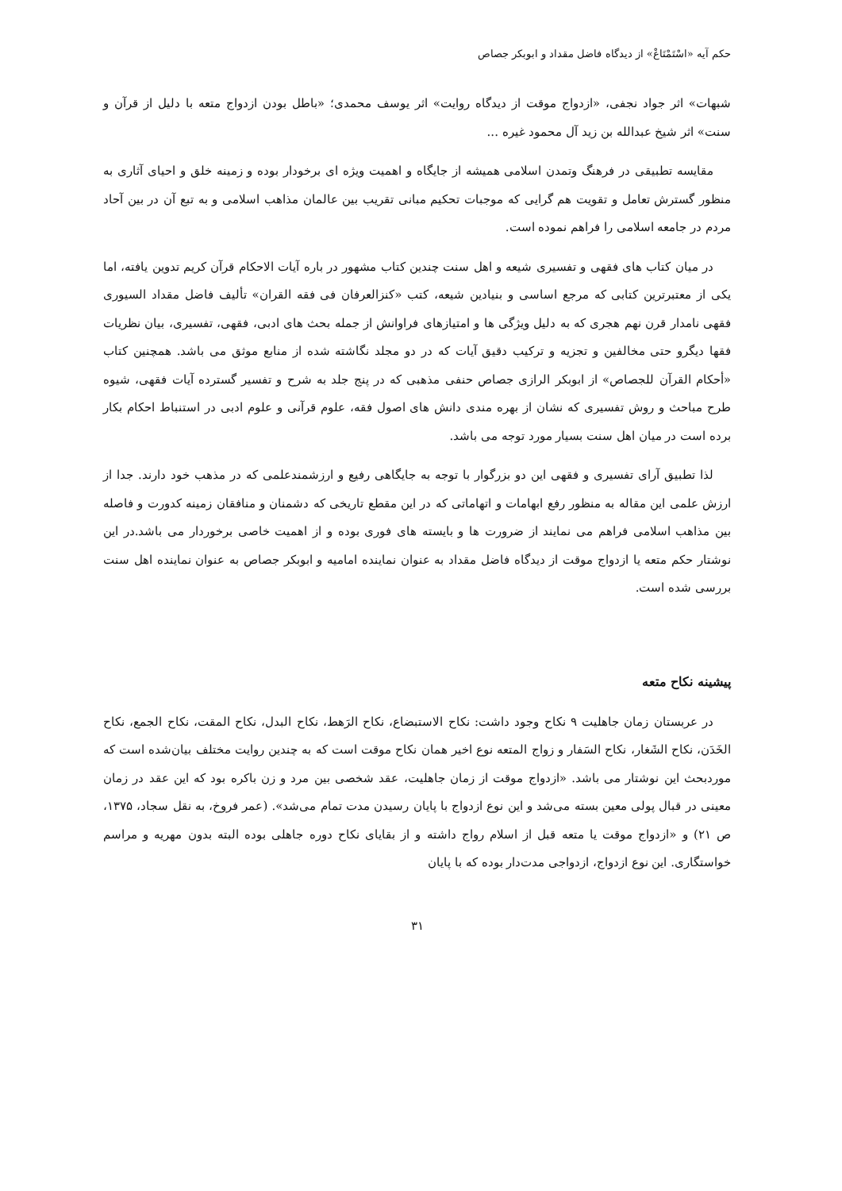حکم آیه «اسْتَمْتَاعْ» از دیدگاه فاضل مقداد و ابوبکر جصاص
شبهات» اثر جواد نجفی، «ازدواج موقت از دیدگاه روایت» اثر یوسف محمدی؛ «باطل بودن ازدواج متعه با دلیل از قرآن و سنت» اثر شیخ عبدالله بن زید آل محمود غیره ...
مقایسه تطبیقی در فرهنگ وتمدن اسلامی همیشه از جایگاه و اهمیت ویژه ای برخودار بوده و زمینه خلق و احیای آثاری به منظور گسترش تعامل و تقویت هم گرایی که موجبات تحکیم مبانی تقریب بین عالمان مذاهب اسلامی و به تبع آن در بین آحاد مردم در جامعه اسلامی را فراهم نموده است.
در میان کتاب های فقهی و تفسیری شیعه و اهل سنت چندین کتاب مشهور در باره آیات الاحکام قرآن کریم تدوین یافته، اما یکی از معتبرترین کتابی که مرجع اساسی و بنیادین شیعه، کتب «کنزالعرفان فی فقه القران» تألیف فاضل مقداد السیوری فقهی نامدار قرن نهم هجری که به دلیل ویژگی ها و امتیازهای فراوانش از جمله بحث های ادبی، فقهی، تفسیری، بیان نظریات فقها دیگرو حتی مخالفین و تجزیه و ترکیب دقیق آیات که در دو مجلد نگاشته شده از منابع موثق می باشد. همچنین کتاب «أحکام القرآن للجصاص» از ابوبکر الرازی جصاص حنفی مذهبی که در پنج جلد به شرح و تفسیر گسترده آیات فقهی، شیوه طرح مباحث و روش تفسیری که نشان از بهره مندی دانش های اصول فقه، علوم قرآنی و علوم ادبی در استنباط احکام بکار برده است در میان اهل سنت بسیار مورد توجه می باشد.
لذا تطبیق آرای تفسیری و فقهی این دو بزرگوار با توجه به جایگاهی رفیع و ارزشمندعلمی که در مذهب خود دارند. جدا از ارزش علمی این مقاله به منظور رفع ابهامات و اتهاماتی که در این مقطع تاریخی که دشمنان و منافقان زمینه کدورت و فاصله بین مذاهب اسلامی فراهم می نمایند از ضرورت ها و بایسته های فوری بوده و از اهمیت خاصی برخوردار می باشد.در این نوشتار حکم متعه یا ازدواج موقت از دیدگاه فاضل مقداد به عنوان نماینده امامیه و ابوبکر جصاص به عنوان نماینده اهل سنت بررسی شده است.
پیشینه نکاح متعه
در عربستان زمان جاهلیت ۹ نکاح وجود داشت: نکاح الاستبضاع، نکاح الرَهط، نکاح البدل، نکاح المقت، نکاح الجمع، نکاح الخَدَن، نکاح الشَغار، نکاح السَفار و زواج المتعه نوع اخیر همان نکاح موقت است که به چندین روایت مختلف بیان‌شده است که موردبحث این نوشتار می باشد. «ازدواج موقت از زمان جاهلیت، عقد شخصی بین مرد و زن باکره بود که این عقد در زمان معینی در قبال پولی معین بسته می‌شد و این نوع ازدواج با پایان رسیدن مدت تمام می‌شد». (عمر فروخ، به نقل سجاد، ۱۳۷۵، ص ۲۱) و «ازدواج موقت یا متعه قبل از اسلام رواج داشته و از بقایای نکاح دوره جاهلی بوده البته بدون مهریه و مراسم خواستگاری. این نوع ازدواج، ازدواجی مدت‌دار بوده که با پایان
۳۱